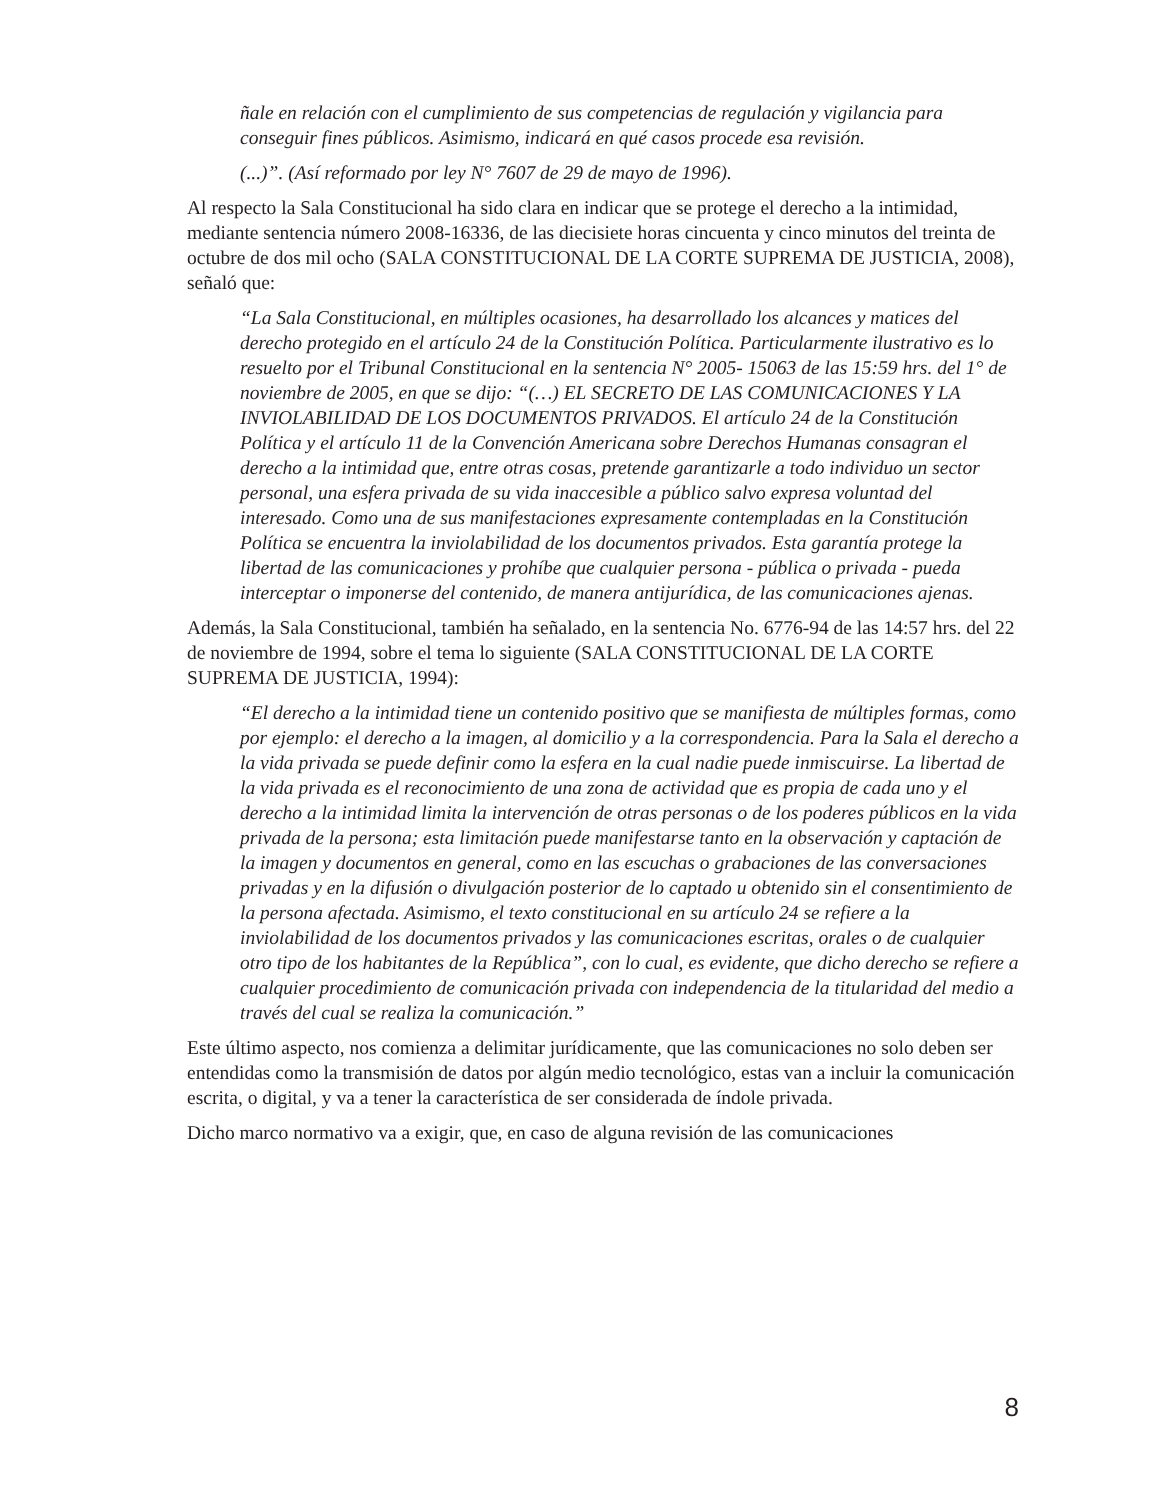ñale en relación con el cumplimiento de sus competencias de regulación y vigilancia para conseguir fines públicos. Asimismo, indicará en qué casos procede esa revisión.
(...)”. (Así reformado por ley N° 7607 de 29 de mayo de 1996).
Al respecto la Sala Constitucional ha sido clara en indicar que se protege el derecho a la intimidad, mediante sentencia número 2008-16336, de las diecisiete horas cincuenta y cinco minutos del treinta de octubre de dos mil ocho (SALA CONSTITUCIONAL DE LA CORTE SUPREMA DE JUSTICIA, 2008), señaló que:
“La Sala Constitucional, en múltiples ocasiones, ha desarrollado los alcances y matices del derecho protegido en el artículo 24 de la Constitución Política. Particularmente ilustrativo es lo resuelto por el Tribunal Constitucional en la sentencia N° 2005- 15063 de las 15:59 hrs. del 1° de noviembre de 2005, en que se dijo: “(…) EL SECRETO DE LAS COMUNICACIONES Y LA INVIOLABILIDAD DE LOS DOCUMENTOS PRIVADOS. El artículo 24 de la Constitución Política y el artículo 11 de la Convención Americana sobre Derechos Humanas consagran el derecho a la intimidad que, entre otras cosas, pretende garantizarle a todo individuo un sector personal, una esfera privada de su vida inaccesible a público salvo expresa voluntad del interesado. Como una de sus manifestaciones expresamente contempladas en la Constitución Política se encuentra la inviolabilidad de los documentos privados. Esta garantía protege la libertad de las comunicaciones y prohíbe que cualquier persona - pública o privada - pueda interceptar o imponerse del contenido, de manera antijurídica, de las comunicaciones ajenas.
Además, la Sala Constitucional, también ha señalado, en la sentencia No. 6776-94 de las 14:57 hrs. del 22 de noviembre de 1994, sobre el tema lo siguiente (SALA CONSTITUCIONAL DE LA CORTE SUPREMA DE JUSTICIA, 1994):
“El derecho a la intimidad tiene un contenido positivo que se manifiesta de múltiples formas, como por ejemplo: el derecho a la imagen, al domicilio y a la correspondencia. Para la Sala el derecho a la vida privada se puede definir como la esfera en la cual nadie puede inmiscuirse. La libertad de la vida privada es el reconocimiento de una zona de actividad que es propia de cada uno y el derecho a la intimidad limita la intervención de otras personas o de los poderes públicos en la vida privada de la persona; esta limitación puede manifestarse tanto en la observación y captación de la imagen y documentos en general, como en las escuchas o grabaciones de las conversaciones privadas y en la difusión o divulgación posterior de lo captado u obtenido sin el consentimiento de la persona afectada. Asimismo, el texto constitucional en su artículo 24 se refiere a la inviolabilidad de los documentos privados y las comunicaciones escritas, orales o de cualquier otro tipo de los habitantes de la República”, con lo cual, es evidente, que dicho derecho se refiere a cualquier procedimiento de comunicación privada con independencia de la titularidad del medio a través del cual se realiza la comunicación.”
Este último aspecto, nos comienza a delimitar jurídicamente, que las comunicaciones no solo deben ser entendidas como la transmisión de datos por algún medio tecnológico, estas van a incluir la comunicación escrita, o digital, y va a tener la característica de ser considerada de índole privada.
Dicho marco normativo va a exigir, que, en caso de alguna revisión de las comunicaciones
8